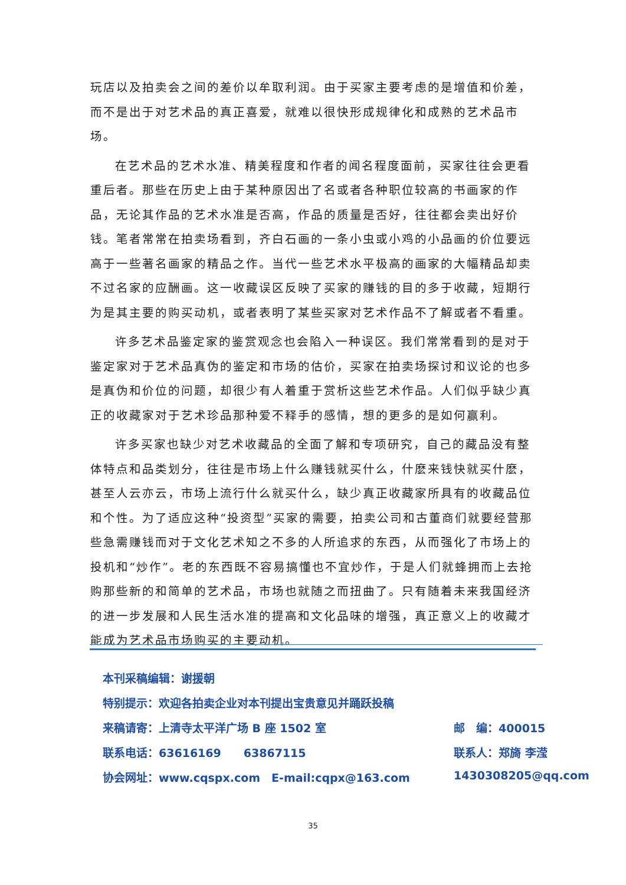玩店以及拍卖会之间的差价以牟取利润。由于买家主要考虑的是增值和价差，而不是出于对艺术品的真正喜爱，就难以很快形成规律化和成熟的艺术品市场。
在艺术品的艺术水准、精美程度和作者的闻名程度面前，买家往往会更看重后者。那些在历史上由于某种原因出了名或者各种职位较高的书画家的作品，无论其作品的艺术水准是否高，作品的质量是否好，往往都会卖出好价钱。笔者常常在拍卖场看到，齐白石画的一条小虫或小鸡的小品画的价位要远高于一些著名画家的精品之作。当代一些艺术水平极高的画家的大幅精品却卖不过名家的应酬画。这一收藏误区反映了买家的赚钱的目的多于收藏，短期行为是其主要的购买动机，或者表明了某些买家对艺术作品不了解或者不看重。
许多艺术品鉴定家的鉴赏观念也会陷入一种误区。我们常常看到的是对于鉴定家对于艺术品真伪的鉴定和市场的估价，买家在拍卖场探讨和议论的也多是真伪和价位的问题，却很少有人着重于赏析这些艺术作品。人们似乎缺少真正的收藏家对于艺术珍品那种爱不释手的感情，想的更多的是如何赢利。
许多买家也缺少对艺术收藏品的全面了解和专项研究，自己的藏品没有整体特点和品类划分，往往是市场上什么赚钱就买什么，什麽来钱快就买什麽，甚至人云亦云，市场上流行什么就买什么，缺少真正收藏家所具有的收藏品位和个性。为了适应这种“投资型”买家的需要，拍卖公司和古董商们就要经营那些急需赚钱而对于文化艺术知之不多的人所追求的东西，从而强化了市场上的投机和“炒作”。老的东西既不容易搞懂也不宜炒作，于是人们就蜂拥而上去抢购那些新的和简单的艺术品，市场也就随之而扭曲了。只有随着未来我国经济的进一步发展和人民生活水准的提高和文化品味的增强，真正意义上的收藏才能成为艺术品市场购买的主要动机。
本刊采稿编辑：谢援朝
特别提示：欢迎各拍卖企业对本刊提出宝贵意见并踊跃投稿
来稿请寄：上清寺太平洋广场 B 座 1502 室 邮　编：400015
联系电话：63616169　　63867115 联系人：郑旖 李滢
协会网址：www.cqspx.com　E-mail:cqpx@163.com 1430308205@qq.com
35